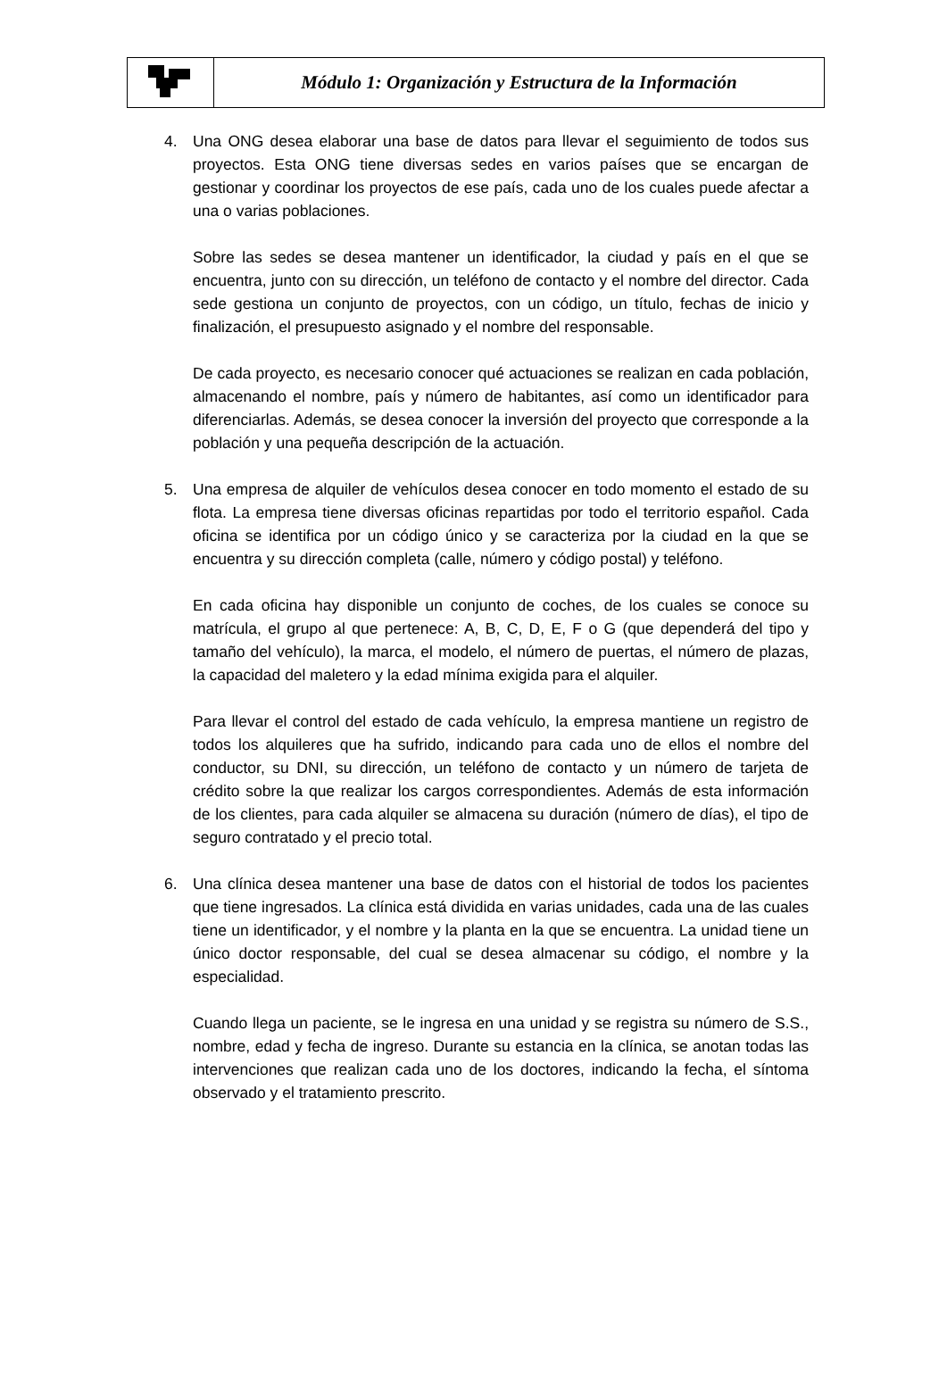| | Módulo 1: Organización y Estructura de la Información |
4. Una ONG desea elaborar una base de datos para llevar el seguimiento de todos sus proyectos. Esta ONG tiene diversas sedes en varios países que se encargan de gestionar y coordinar los proyectos de ese país, cada uno de los cuales puede afectar a una o varias poblaciones.
Sobre las sedes se desea mantener un identificador, la ciudad y país en el que se encuentra, junto con su dirección, un teléfono de contacto y el nombre del director. Cada sede gestiona un conjunto de proyectos, con un código, un título, fechas de inicio y finalización, el presupuesto asignado y el nombre del responsable.
De cada proyecto, es necesario conocer qué actuaciones se realizan en cada población, almacenando el nombre, país y número de habitantes, así como un identificador para diferenciarlas. Además, se desea conocer la inversión del proyecto que corresponde a la población y una pequeña descripción de la actuación.
5. Una empresa de alquiler de vehículos desea conocer en todo momento el estado de su flota. La empresa tiene diversas oficinas repartidas por todo el territorio español. Cada oficina se identifica por un código único y se caracteriza por la ciudad en la que se encuentra y su dirección completa (calle, número y código postal) y teléfono.
En cada oficina hay disponible un conjunto de coches, de los cuales se conoce su matrícula, el grupo al que pertenece: A, B, C, D, E, F o G (que dependerá del tipo y tamaño del vehículo), la marca, el modelo, el número de puertas, el número de plazas, la capacidad del maletero y la edad mínima exigida para el alquiler.
Para llevar el control del estado de cada vehículo, la empresa mantiene un registro de todos los alquileres que ha sufrido, indicando para cada uno de ellos el nombre del conductor, su DNI, su dirección, un teléfono de contacto y un número de tarjeta de crédito sobre la que realizar los cargos correspondientes. Además de esta información de los clientes, para cada alquiler se almacena su duración (número de días), el tipo de seguro contratado y el precio total.
6. Una clínica desea mantener una base de datos con el historial de todos los pacientes que tiene ingresados. La clínica está dividida en varias unidades, cada una de las cuales tiene un identificador, y el nombre y la planta en la que se encuentra. La unidad tiene un único doctor responsable, del cual se desea almacenar su código, el nombre y la especialidad.
Cuando llega un paciente, se le ingresa en una unidad y se registra su número de S.S., nombre, edad y fecha de ingreso. Durante su estancia en la clínica, se anotan todas las intervenciones que realizan cada uno de los doctores, indicando la fecha, el síntoma observado y el tratamiento prescrito.